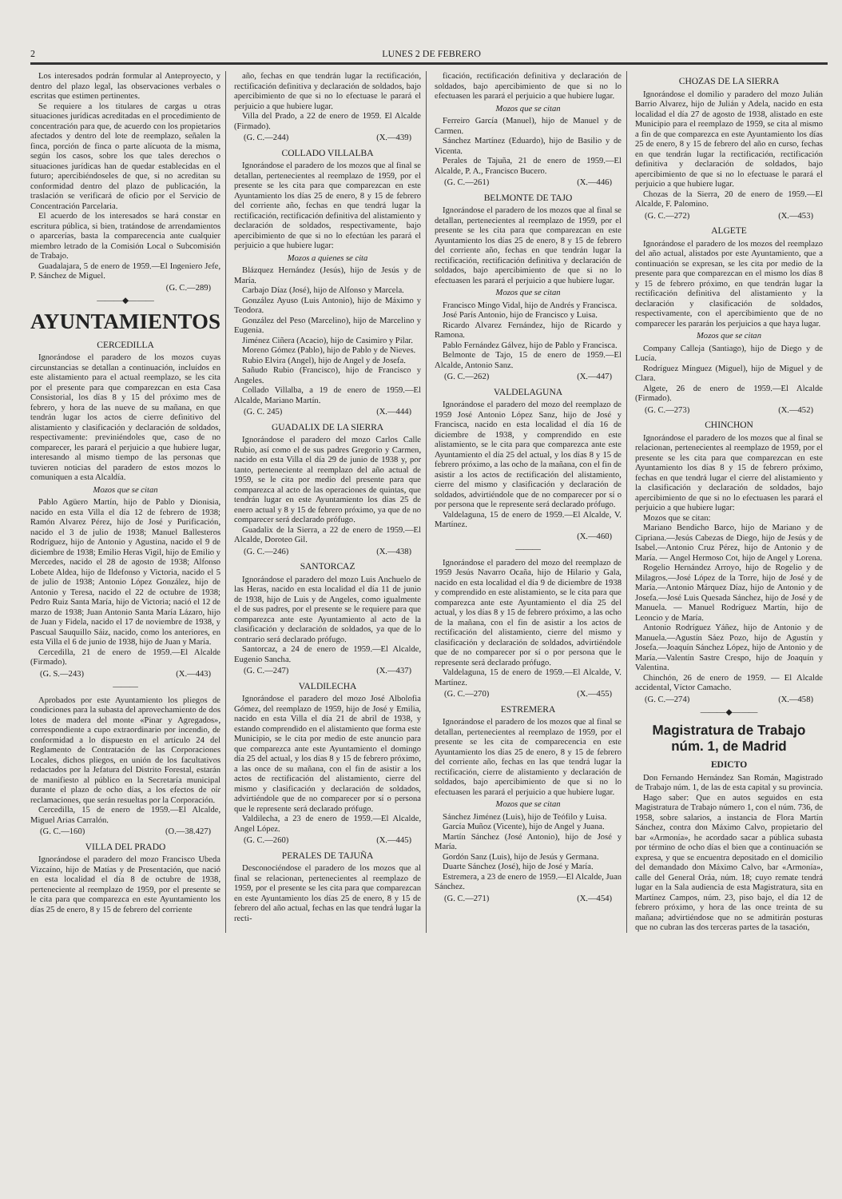2 LUNES 2 DE FEBRERO
Los interesados podrán formular al Anteproyecto, y dentro del plazo legal, las observaciones verbales o escritas que estimen pertinentes.
Se requiere a los titulares de cargas u otras situaciones jurídicas acreditadas en el procedimiento de concentración para que, de acuerdo con los propietarios afectados y dentro del lote de reemplazo, señalen la finca, porción de finca o parte alícuota de la misma, según los casos, sobre los que tales derechos o situaciones jurídicas han de quedar establecidas en el futuro; apercibiéndoseles de que, si no acreditan su conformidad dentro del plazo de publicación, la traslación se verificará de oficio por el Servicio de Concentración Parcelaria.
El acuerdo de los interesados se hará constar en escritura pública, si bien, tratándose de arrendamientos o aparcerías, basta la comparecencia ante cualquier miembro letrado de la Comisión Local o Subcomisión de Trabajo.
Guadalajara, 5 de enero de 1959.—El Ingeniero Jefe, P. Sánchez de Miguel.
(G. C.—289)
———◆———
AYUNTAMIENTOS
CERCEDILLA
Ignorándose el paradero de los mozos cuyas circunstancias se detallan a continuación, incluídos en este alistamiento para el actual reemplazo, se les cita por el presente para que comparezcan en esta Casa Consistorial, los días 8 y 15 del próximo mes de febrero, y hora de las nueve de su mañana, en que tendrán lugar los actos de cierre definitivo del alistamiento y clasificación y declaración de soldados, respectivamente: previniéndoles que, caso de no comparecer, les parará el perjuicio a que hubiere lugar, interesando al mismo tiempo de las personas que tuvieren noticias del paradero de estos mozos lo comuniquen a esta Alcaldía.
Mozos que se citan
Pablo Agüero Martín, hijo de Pablo y Dionisia, nacido en esta Villa el día 12 de febrero de 1938; Ramón Alvarez Pérez, hijo de José y Purificación, nacido el 3 de julio de 1938; Manuel Ballesteros Rodríguez, hijo de Antonio y Agustina, nacido el 9 de diciembre de 1938; Emilio Heras Vigil, hijo de Emilio y Mercedes, nacido el 28 de agosto de 1938; Alfonso Lobete Aldea, hijo de Ildefonso y Victoria, nacido el 5 de julio de 1938; Antonio López González, hijo de Antonio y Teresa, nacido el 22 de octubre de 1938; Pedro Ruiz Santa María, hijo de Victoria; nació el 12 de marzo de 1938; Juan Antonio Santa María Lázaro, hijo de Juan y Fidela, nacido el 17 de noviembre de 1938, y Pascual Sauquillo Sáiz, nacido, como los anteriores, en esta Villa el 6 de junio de 1938, hijo de Juan y María.
Cercedilla, 21 de enero de 1959.—El Alcalde (Firmado).
(G. S.—243) (X.—443)
———
Aprobados por este Ayuntamiento los pliegos de condiciones para la subasta del aprovechamiento de dos lotes de madera del monte «Pinar y Agregados», correspondiente a cupo extraordinario por incendio, de conformidad a lo dispuesto en el artículo 24 del Reglamento de Contratación de las Corporaciones Locales, dichos pliegos, en unión de los facultativos redactados por la Jefatura del Distrito Forestal, estarán de manifiesto al público en la Secretaría municipal durante el plazo de ocho días, a los efectos de oír reclamaciones, que serán resueltas por la Corporación.
Cercedilla, 15 de enero de 1959.—El Alcalde, Miguel Arias Carralón.
(G. C.—160) (O.—38.427)
VILLA DEL PRADO
Ignorándose el paradero del mozo Francisco Ubeda Vizcaíno, hijo de Matías y de Presentación, que nació en esta localidad el día 8 de octubre de 1938, perteneciente al reemplazo de 1959, por el presente se le cita para que comparezca en este Ayuntamiento los días 25 de enero, 8 y 15 de febrero del corriente
año, fechas en que tendrán lugar la rectificación, rectificación definitiva y declaración de soldados, bajo apercibimiento de que si no lo efectuase le parará el perjuicio a que hubiere lugar.
Villa del Prado, a 22 de enero de 1959. El Alcalde (Firmado).
(G. C.—244) (X.—439)
COLLADO VILLALBA
Ignorándose el paradero de los mozos que al final se detallan, pertenecientes al reemplazo de 1959, por el presente se les cita para que comparezcan en este Ayuntamiento los días 25 de enero, 8 y 15 de febrero del corriente año, fechas en que tendrá lugar la rectificación, rectificación definitiva del alistamiento y declaración de soldados, respectivamente, bajo apercibimiento de que si no lo efectúan les parará el perjuicio a que hubiere lugar:
Mozos a quienes se cita
Blázquez Hernández (Jesús), hijo de Jesús y de María.
Carbajo Díaz (José), hijo de Alfonso y Marcela.
González Ayuso (Luis Antonio), hijo de Máximo y Teodora.
González del Peso (Marcelino), hijo de Marcelino y Eugenia.
Jiménez Ciñera (Acacio), hijo de Casimiro y Pilar.
Moreno Gómez (Pablo), hijo de Pablo y de Nieves.
Rubio Elvira (Angel), hijo de Angel y de Josefa.
Sañudo Rubio (Francisco), hijo de Francisco y Angeles.
Collado Villalba, a 19 de enero de 1959.—El Alcalde, Mariano Martín.
(G. C. 245) (X.—444)
GUADALIX DE LA SIERRA
Ignorándose el paradero del mozo Carlos Calle Rubio, así como el de sus padres Gregorio y Carmen, nacido en esta Villa el día 29 de junio de 1938 y, por tanto, perteneciente al reemplazo del año actual de 1959, se le cita por medio del presente para que comparezca al acto de las operaciones de quintas, que tendrán lugar en este Ayuntamiento los días 25 de enero actual y 8 y 15 de febrero próximo, ya que de no comparecer será declarado prófugo.
Guadalix de la Sierra, a 22 de enero de 1959.—El Alcalde, Doroteo Gil.
(G. C.—246) (X.—438)
SANTORCAZ
Ignorándose el paradero del mozo Luis Anchuelo de las Heras, nacido en esta localidad el día 11 de junio de 1938, hijo de Luis y de Angeles, como igualmente el de sus padres, por el presente se le requiere para que comparezca ante este Ayuntamiento al acto de la clasificación y declaración de soldados, ya que de lo contrario será declarado prófugo.
Santorcaz, a 24 de enero de 1959.—El Alcalde, Eugenio Sancha.
(G. C.—247) (X.—437)
VALDILECHA
Ignorándose el paradero del mozo José Albolofia Gómez, del reemplazo de 1959, hijo de José y Emilia, nacido en esta Villa el día 21 de abril de 1938, y estando comprendido en el alistamiento que forma este Municipio, se le cita por medio de este anuncio para que comparezca ante este Ayuntamiento el domingo día 25 del actual, y los días 8 y 15 de febrero próximo, a las once de su mañana, con el fin de asistir a los actos de rectificación del alistamiento, cierre del mismo y clasificación y declaración de soldados, advirtiéndole que de no comparecer por sí o persona que le represente será declarado prófugo.
Valdilecha, a 23 de enero de 1959.—El Alcalde, Angel López.
(G. C.—260) (X.—445)
PERALES DE TAJUÑA
Desconociéndose el paradero de los mozos que al final se relacionan, pertenecientes al reemplazo de 1959, por el presente se les cita para que comparezcan en este Ayuntamiento los días 25 de enero, 8 y 15 de febrero del año actual, fechas en las que tendrá lugar la recti-
ficación, rectificación definitiva y declaración de soldados, bajo apercibimiento de que si no lo efectuasen les parará el perjuicio a que hubiere lugar.
Mozos que se citan
Ferreiro García (Manuel), hijo de Manuel y de Carmen.
Sánchez Martínez (Eduardo), hijo de Basilio y de Vicenta.
Perales de Tajuña, 21 de enero de 1959.—El Alcalde, P. A., Francisco Bucero.
(G. C.—261) (X.—446)
BELMONTE DE TAJO
Ignorándose el paradero de los mozos que al final se detallan, pertenecientes al reemplazo de 1959, por el presente se les cita para que comparezcan en este Ayuntamiento los días 25 de enero, 8 y 15 de febrero del corriente año, fechas en que tendrán lugar la rectificación, rectificación definitiva y declaración de soldados, bajo apercibimiento de que si no lo efectuasen les parará el perjuicio a que hubiere lugar.
Mozos que se citan
Francisco Mingo Vidal, hijo de Andrés y Francisca.
José París Antonio, hijo de Francisco y Luisa.
Ricardo Alvarez Fernández, hijo de Ricardo y Ramona.
Pablo Fernández Gálvez, hijo de Pablo y Francisca.
Belmonte de Tajo, 15 de enero de 1959.—El Alcalde, Antonio Sanz.
(G. C.—262) (X.—447)
VALDELAGUNA
Ignorándose el paradero del mozo del reemplazo de 1959 José Antonio López Sanz, hijo de José y Francisca, nacido en esta localidad el día 16 de diciembre de 1938, y comprendido en este alistamiento, se le cita para que comparezca ante este Ayuntamiento el día 25 del actual, y los días 8 y 15 de febrero próximo, a las ocho de la mañana, con el fin de asistir a los actos de rectificación del alistamiento, cierre del mismo y clasificación y declaración de soldados, advirtiéndole que de no comparecer por sí o por persona que le represente será declarado prófugo.
Valdelaguna, 15 de enero de 1959.—El Alcalde, V. Martínez.
(X.—460)
———
Ignorándose el paradero del mozo del reemplazo de 1959 Jesús Navarro Ocaña, hijo de Hilario y Gala, nacido en esta localidad el día 9 de diciembre de 1938 y comprendido en este alistamiento, se le cita para que comparezca ante este Ayuntamiento el día 25 del actual, y los días 8 y 15 de febrero próximo, a las ocho de la mañana, con el fin de asistir a los actos de rectificación del alistamiento, cierre del mismo y clasificación y declaración de soldados, advirtiéndole que de no comparecer por sí o por persona que le represente será declarado prófugo.
Valdelaguna, 15 de enero de 1959.—El Alcalde, V. Martínez.
(G. C.—270) (X.—455)
ESTREMERA
Ignorándose el paradero de los mozos que al final se detallan, pertenecientes al reemplazo de 1959, por el presente se les cita de comparecencia en este Ayuntamiento los días 25 de enero, 8 y 15 de febrero del corriente año, fechas en las que tendrá lugar la rectificación, cierre de alistamiento y declaración de soldados, bajo apercibimiento de que si no lo efectuasen les parará el perjuicio a que hubiere lugar.
Mozos que se citan
Sánchez Jiménez (Luis), hijo de Teófilo y Luisa.
García Muñoz (Vicente), hijo de Angel y Juana.
Martín Sánchez (José Antonio), hijo de José y María.
Gordón Sanz (Luis), hijo de Jesús y Germana.
Duarte Sánchez (José), hijo de José y María.
Estremera, a 23 de enero de 1959.—El Alcalde, Juan Sánchez.
(G. C.—271) (X.—454)
CHOZAS DE LA SIERRA
Ignorándose el domilio y paradero del mozo Julián Barrio Alvarez, hijo de Julián y Adela, nacido en esta localidad el día 27 de agosto de 1938, alistado en este Municipio para el reemplazo de 1959, se cita al mismo a fin de que comparezca en este Ayuntamiento los días 25 de enero, 8 y 15 de febrero del año en curso, fechas en que tendrán lugar la rectificación, rectificación definitiva y declaración de soldados, bajo apercibimiento de que si no lo efectuase le parará el perjuicio a que hubiere lugar.
Chozas de la Sierra, 20 de enero de 1959.—El Alcalde, F. Palomino.
(G. C.—272) (X.—453)
ALGETE
Ignorándose el paradero de los mozos del reemplazo del año actual, alistados por este Ayuntamiento, que a continuación se expresan, se les cita por medio de la presente para que comparezcan en el mismo los días 8 y 15 de febrero próximo, en que tendrán lugar la rectificación definitiva del alistamiento y la declaración y clasificación de soldados, respectivamente, con el apercibimiento que de no comparecer les pararán los perjuicios a que haya lugar.
Mozos que se citan
Company Calleja (Santiago), hijo de Diego y de Lucía.
Rodríguez Mínguez (Miguel), hijo de Miguel y de Clara.
Algete, 26 de enero de 1959.—El Alcalde (Firmado).
(G. C.—273) (X.—452)
CHINCHON
Ignorándose el paradero de los mozos que al final se relacionan, pertenecientes al reemplazo de 1959, por el presente se les cita para que comparezcan en este Ayuntamiento los días 8 y 15 de febrero próximo, fechas en que tendrá lugar el cierre del alistamiento y la clasificación y declaración de soldados, bajo apercibimiento de que si no lo efectuasen les parará el perjuicio a que hubiere lugar:
Mozos que se citan:
Mariano Bendicho Barco, hijo de Mariano y de Cipriana.—Jesús Cabezas de Diego, hijo de Jesús y de Isabel.—Antonio Cruz Pérez, hijo de Antonio y de María. — Angel Hermoso Cot, hijo de Angel y Lorena.
Rogelio Hernández Arroyo, hijo de Rogelio y de Milagros.—José López de la Torre, hijo de José y de María.—Antonio Márquez Díaz, hijo de Antonio y de Josefa.—José Luis Quesada Sánchez, hijo de José y de Manuela. — Manuel Rodríguez Martín, hijo de Leoncio y de María.
Antonio Rodríguez Yáñez, hijo de Antonio y de Manuela.—Agustín Sáez Pozo, hijo de Agustín y Josefa.—Joaquín Sánchez López, hijo de Antonio y de María.—Valentín Sastre Crespo, hijo de Joaquín y Valentina.
Chinchón, 26 de enero de 1959. — El Alcalde accidental, Víctor Camacho.
(G. C.—274) (X.—458)
———◆———
Magistratura de Trabajo núm. 1, de Madrid
EDICTO
Don Fernando Hernández San Román, Magistrado de Trabajo núm. 1, de las de esta capital y su provincia.
Hago saber: Que en autos seguidos en esta Magistratura de Trabajo número 1, con el núm. 736, de 1958, sobre salarios, a instancia de Flora Martín Sánchez, contra don Máximo Calvo, propietario del bar «Armonía», he acordado sacar a pública subasta por término de ocho días el bien que a continuación se expresa, y que se encuentra depositado en el domicilio del demandado don Máximo Calvo, bar «Armonía», calle del General Oráa, núm. 18; cuyo remate tendrá lugar en la Sala audiencia de esta Magistratura, sita en Martínez Campos, núm. 23, piso bajo, el día 12 de febrero próximo, y hora de las once treinta de su mañana; advirtiéndose que no se admitirán posturas que no cubran las dos terceras partes de la tasación,